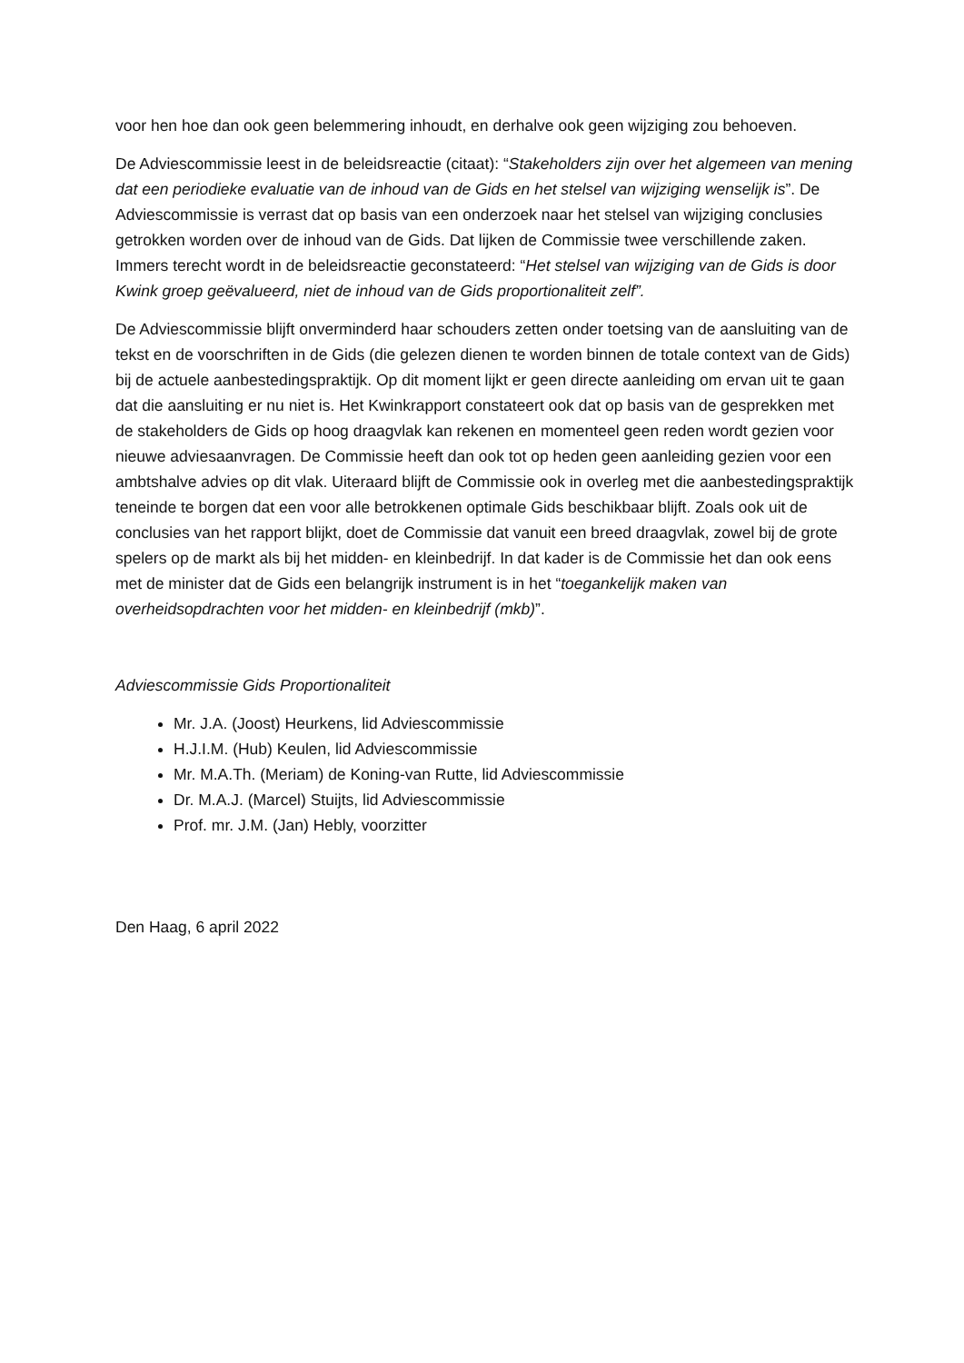voor hen hoe dan ook geen belemmering inhoudt, en derhalve ook geen wijziging zou behoeven.
De Adviescommissie leest in de beleidsreactie (citaat): “Stakeholders zijn over het algemeen van mening dat een periodieke evaluatie van de inhoud van de Gids en het stelsel van wijziging wenselijk is”. De Adviescommissie is verrast dat op basis van een onderzoek naar het stelsel van wijziging conclusies getrokken worden over de inhoud van de Gids. Dat lijken de Commissie twee verschillende zaken. Immers terecht wordt in de beleidsreactie geconstateerd: “Het stelsel van wijziging van de Gids is door Kwink groep geëvalueerd, niet de inhoud van de Gids proportionaliteit zelf”.
De Adviescommissie blijft onverminderd haar schouders zetten onder toetsing van de aansluiting van de tekst en de voorschriften in de Gids (die gelezen dienen te worden binnen de totale context van de Gids) bij de actuele aanbestedingspraktijk. Op dit moment lijkt er geen directe aanleiding om ervan uit te gaan dat die aansluiting er nu niet is. Het Kwinkrapport constateert ook dat op basis van de gesprekken met de stakeholders de Gids op hoog draagvlak kan rekenen en momenteel geen reden wordt gezien voor nieuwe adviesaanvragen. De Commissie heeft dan ook tot op heden geen aanleiding gezien voor een ambtshalve advies op dit vlak. Uiteraard blijft de Commissie ook in overleg met die aanbestedingspraktijk teneinde te borgen dat een voor alle betrokkenen optimale Gids beschikbaar blijft. Zoals ook uit de conclusies van het rapport blijkt, doet de Commissie dat vanuit een breed draagvlak, zowel bij de grote spelers op de markt als bij het midden- en kleinbedrijf. In dat kader is de Commissie het dan ook eens met de minister dat de Gids een belangrijk instrument is in het “toegankelijk maken van overheidsopdrachten voor het midden- en kleinbedrijf (mkb)”.
Adviescommissie Gids Proportionaliteit
Mr. J.A. (Joost) Heurkens, lid Adviescommissie
H.J.I.M. (Hub) Keulen, lid Adviescommissie
Mr. M.A.Th. (Meriam) de Koning-van Rutte, lid Adviescommissie
Dr. M.A.J. (Marcel) Stuijts, lid Adviescommissie
Prof. mr. J.M. (Jan) Hebly, voorzitter
Den Haag, 6 april 2022